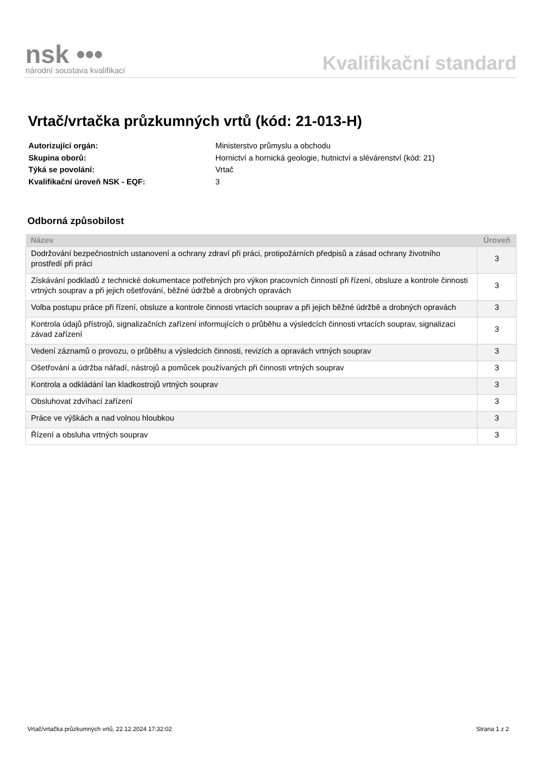nsk •••
národní soustava kvalifikací
Kvalifikační standard
Vrtač/vrtačka průzkumných vrtů (kód: 21-013-H)
| Autorizující orgán: | Ministerstvo průmyslu a obchodu |
| Skupina oborů: | Hornictví a hornická geologie, hutnictví a slévárenství (kód: 21) |
| Týká se povolání: | Vrtač |
| Kvalifikační úroveň NSK - EQF: | 3 |
Odborná způsobilost
| Název | Úroveň |
| --- | --- |
| Dodržování bezpečnostních ustanovení a ochrany zdraví při práci, protipožárních předpisů a zásad ochrany životního prostředí při práci | 3 |
| Získávání podkladů z technické dokumentace potřebných pro výkon pracovních činností při řízení, obsluze a kontrole činnosti vrtných souprav a při jejich ošetřování, běžné údržbě a drobných opravách | 3 |
| Volba postupu práce při řízení, obsluze a kontrole činnosti vrtacích souprav a při jejich běžné údržbě a drobných opravách | 3 |
| Kontrola údajů přístrojů, signalizačních zařízení informujících o průběhu a výsledcích činnosti vrtacích souprav, signalizaci závad zařízení | 3 |
| Vedení záznamů o provozu, o průběhu a výsledcích činnosti, revizích a opravách vrtných souprav | 3 |
| Ošetřování a údržba nářadí, nástrojů a pomůcek používaných při činnosti vrtných souprav | 3 |
| Kontrola a odkládání lan kladkostrojů vrtných souprav | 3 |
| Obsluhovat zdvíhací zařízení | 3 |
| Práce ve výškách a nad volnou hloubkou | 3 |
| Řízení a obsluha vrtných souprav | 3 |
Vrtač/vrtačka průzkumných vrtů, 22.12.2024 17:32:02 Strana 1 z 2